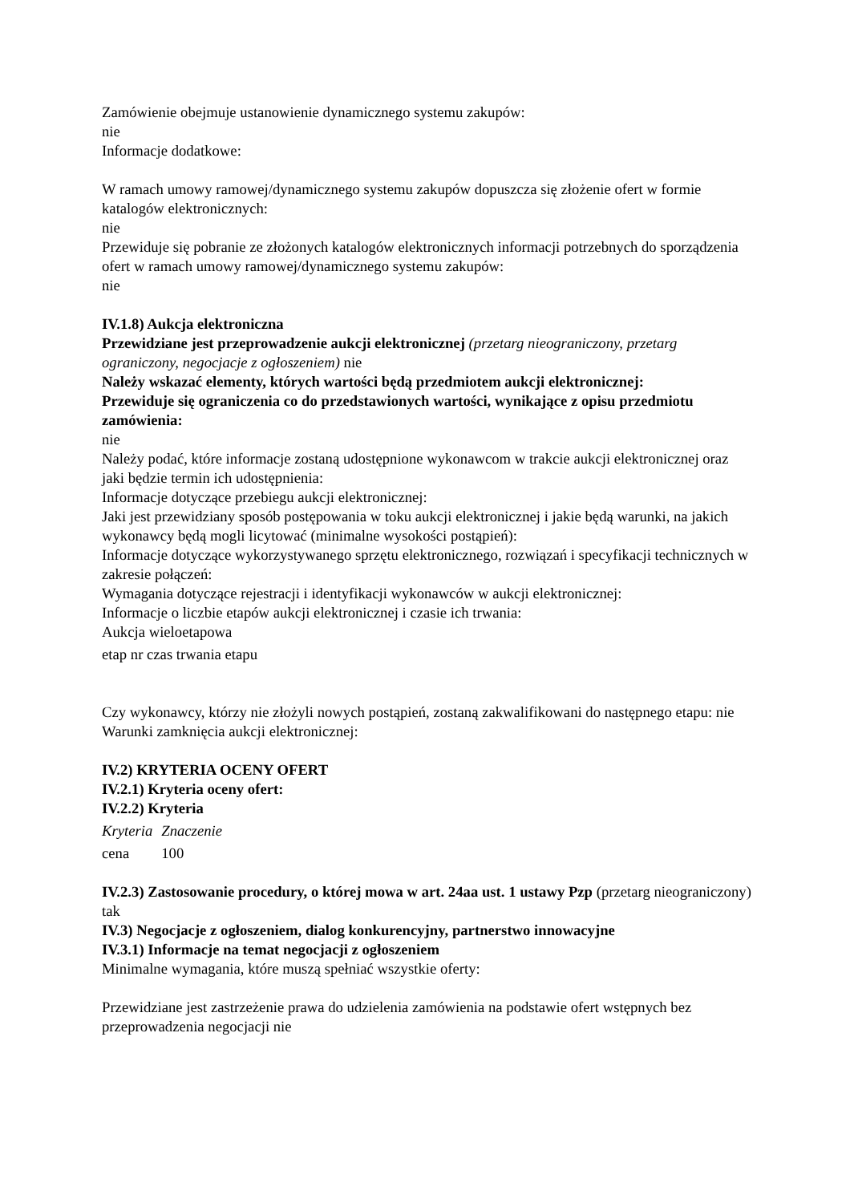Zamówienie obejmuje ustanowienie dynamicznego systemu zakupów:
nie
Informacje dodatkowe:
W ramach umowy ramowej/dynamicznego systemu zakupów dopuszcza się złożenie ofert w formie katalogów elektronicznych:
nie
Przewiduje się pobranie ze złożonych katalogów elektronicznych informacji potrzebnych do sporządzenia ofert w ramach umowy ramowej/dynamicznego systemu zakupów:
nie
IV.1.8) Aukcja elektroniczna
Przewidziane jest przeprowadzenie aukcji elektronicznej (przetarg nieograniczony, przetarg ograniczony, negocjacje z ogłoszeniem) nie
Należy wskazać elementy, których wartości będą przedmiotem aukcji elektronicznej:
Przewiduje się ograniczenia co do przedstawionych wartości, wynikające z opisu przedmiotu zamówienia:
nie
Należy podać, które informacje zostaną udostępnione wykonawcom w trakcie aukcji elektronicznej oraz jaki będzie termin ich udostępnienia:
Informacje dotyczące przebiegu aukcji elektronicznej:
Jaki jest przewidziany sposób postępowania w toku aukcji elektronicznej i jakie będą warunki, na jakich wykonawcy będą mogli licytować (minimalne wysokości postąpień):
Informacje dotyczące wykorzystywanego sprzętu elektronicznego, rozwiązań i specyfikacji technicznych w zakresie połączeń:
Wymagania dotyczące rejestracji i identyfikacji wykonawców w aukcji elektronicznej:
Informacje o liczbie etapów aukcji elektronicznej i czasie ich trwania:
Aukcja wieloetapowa
etap nr czas trwania etapu
Czy wykonawcy, którzy nie złożyli nowych postąpień, zostaną zakwalifikowani do następnego etapu: nie
Warunki zamknięcia aukcji elektronicznej:
IV.2) KRYTERIA OCENY OFERT
IV.2.1) Kryteria oceny ofert:
IV.2.2) Kryteria
| Kryteria | Znaczenie |
| cena | 100 |
IV.2.3) Zastosowanie procedury, o której mowa w art. 24aa ust. 1 ustawy Pzp (przetarg nieograniczony)
tak
IV.3) Negocjacje z ogłoszeniem, dialog konkurencyjny, partnerstwo innowacyjne
IV.3.1) Informacje na temat negocjacji z ogłoszeniem
Minimalne wymagania, które muszą spełniać wszystkie oferty:
Przewidziane jest zastrzeżenie prawa do udzielenia zamówienia na podstawie ofert wstępnych bez przeprowadzenia negocjacji nie